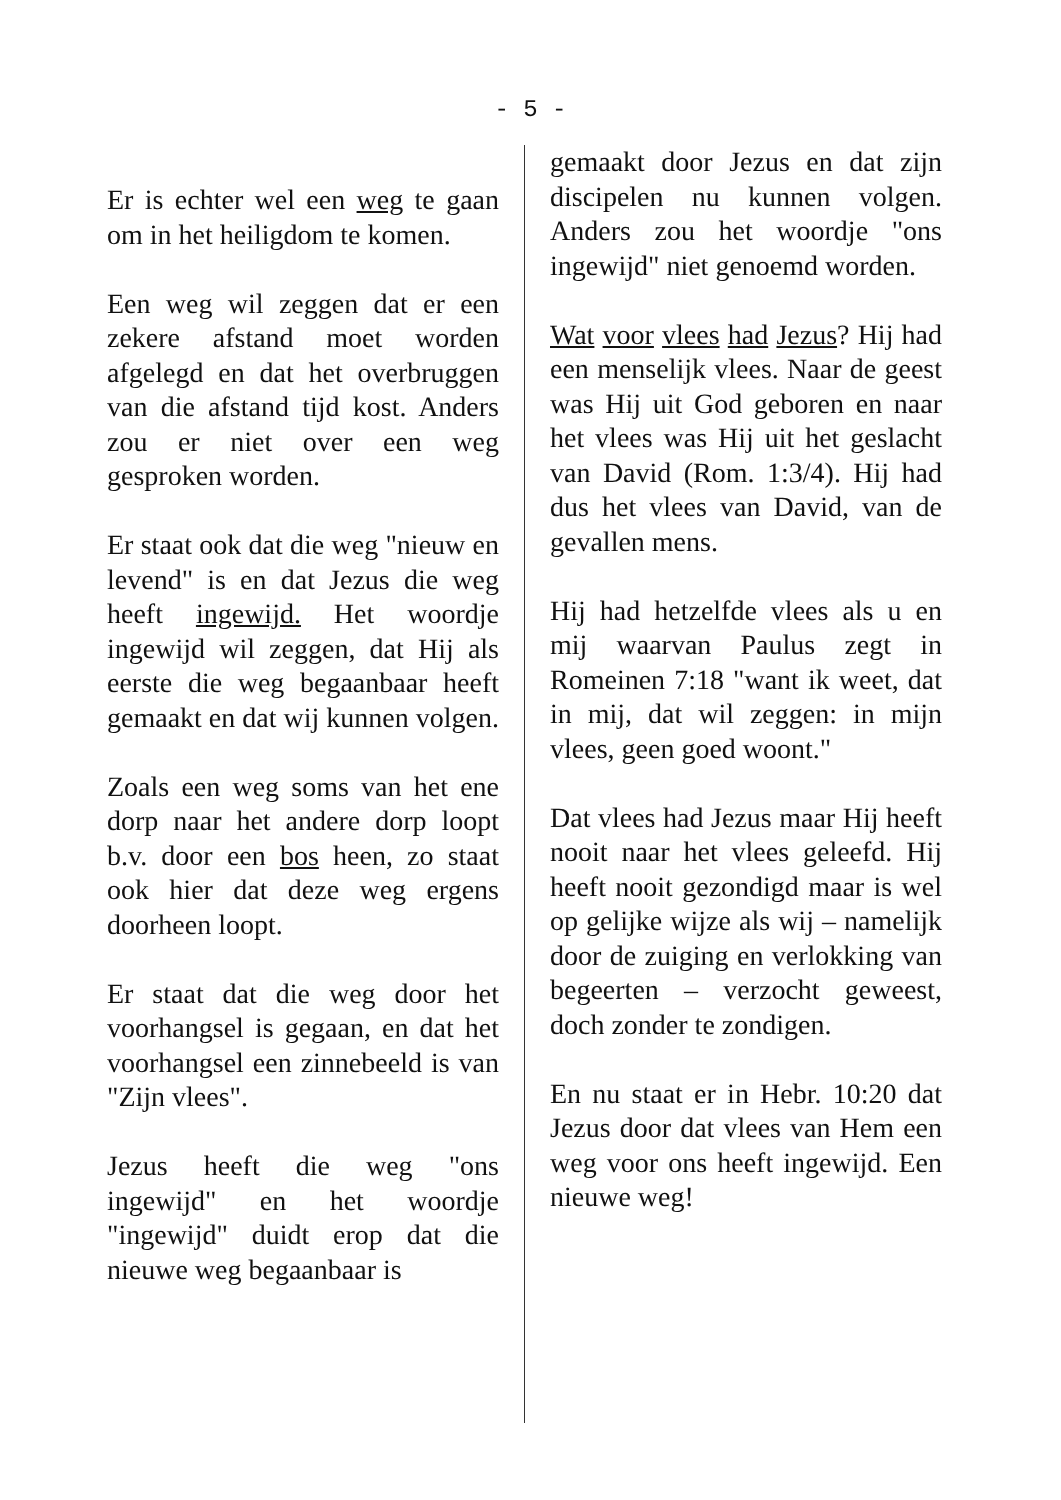- 5 -
Er is echter wel een weg te gaan om in het heiligdom te komen.
Een weg wil zeggen dat er een zekere afstand moet worden afgelegd en dat het overbruggen van die afstand tijd kost. Anders zou er niet over een weg gesproken worden.
Er staat ook dat die weg "nieuw en levend" is en dat Jezus die weg heeft ingewijd. Het woordje ingewijd wil zeggen, dat Hij als eerste die weg begaanbaar heeft gemaakt en dat wij kunnen volgen.
Zoals een weg soms van het ene dorp naar het andere dorp loopt b.v. door een bos heen, zo staat ook hier dat deze weg ergens doorheen loopt.
Er staat dat die weg door het voorhangsel is gegaan, en dat het voorhangsel een zinnebeeld is van "Zijn vlees".
Jezus heeft die weg "ons ingewijd" en het woordje "ingewijd" duidt erop dat die nieuwe weg begaanbaar is
gemaakt door Jezus en dat zijn discipelen nu kunnen volgen. Anders zou het woordje "ons ingewijd" niet genoemd worden.
Wat voor vlees had Jezus? Hij had een menselijk vlees. Naar de geest was Hij uit God geboren en naar het vlees was Hij uit het geslacht van David (Rom. 1:3/4). Hij had dus het vlees van David, van de gevallen mens.
Hij had hetzelfde vlees als u en mij waarvan Paulus zegt in Romeinen 7:18 "want ik weet, dat in mij, dat wil zeggen: in mijn vlees, geen goed woont."
Dat vlees had Jezus maar Hij heeft nooit naar het vlees geleefd. Hij heeft nooit gezondigd maar is wel op gelijke wijze als wij – namelijk door de zuiging en verlokking van begeerten – verzocht geweest, doch zonder te zondigen.
En nu staat er in Hebr. 10:20 dat Jezus door dat vlees van Hem een weg voor ons heeft ingewijd. Een nieuwe weg!